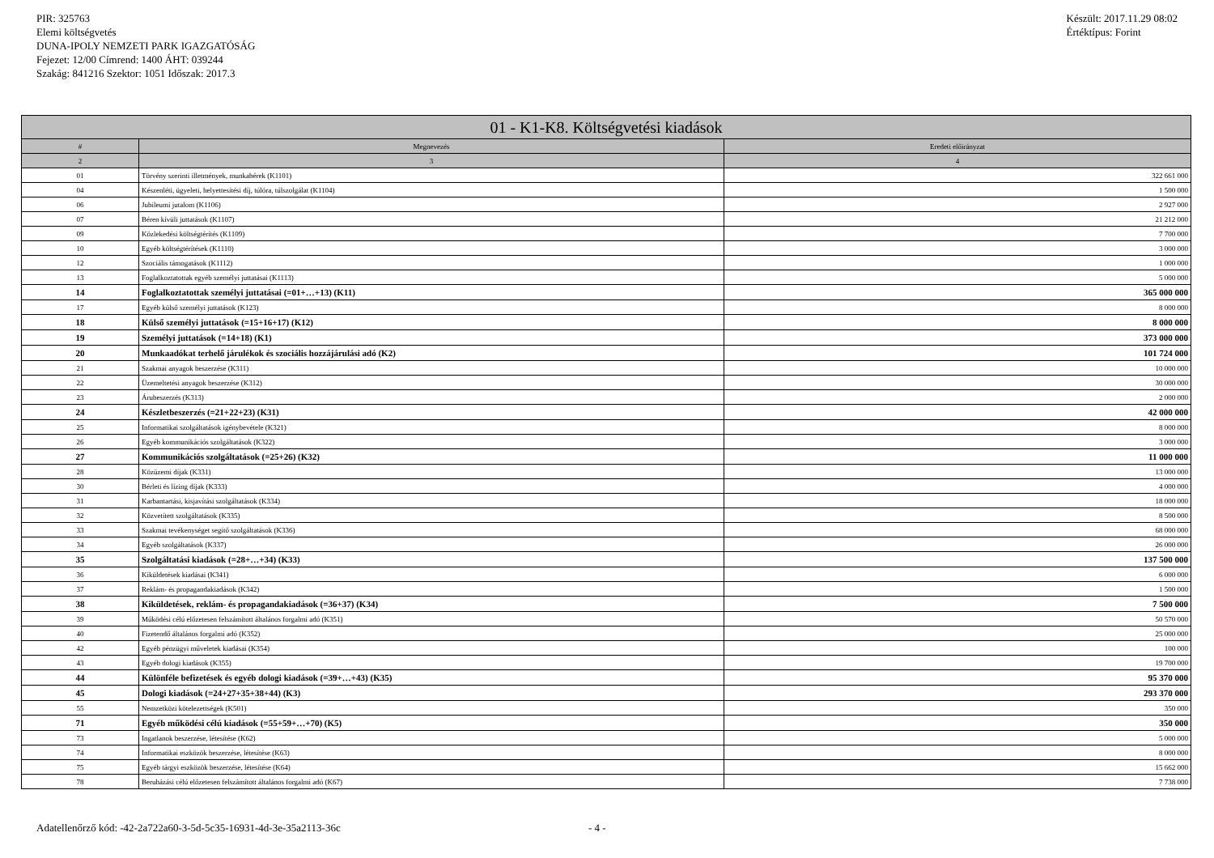PIR: 325763
Elemi költségvetés
DUNA-IPOLY NEMZETI PARK IGAZGATÓSÁG
Fejezet: 12/00 Címrend: 1400 ÁHT: 039244
Szakág: 841216 Szektor: 1051 Időszak: 2017.3
Készült: 2017.11.29 08:02
Értéktípus: Forint
| 01 - K1-K8. Költségvetési kiadások | | |
| --- | --- | --- |
| # | Megnevezés | Eredeti előirányzat |
| 2 | 3 | 4 |
| 01 | Törvény szerinti illetmények, munkabérek (K1101) | 322 661 000 |
| 04 | Készenléti, ügyeleti, helyettesítési díj, túlóra, túlszolgálat (K1104) | 1 500 000 |
| 06 | Jubileumi jutalom (K1106) | 2 927 000 |
| 07 | Béren kívüli juttatások (K1107) | 21 212 000 |
| 09 | Közlekedési költségtérítés (K1109) | 7 700 000 |
| 10 | Egyéb költségtérítések (K1110) | 3 000 000 |
| 12 | Szociális támogatások (K1112) | 1 000 000 |
| 13 | Foglalkoztatottak egyéb személyi juttatásai (K1113) | 5 000 000 |
| 14 | Foglalkoztatottak személyi juttatásai (=01+…+13) (K11) | 365 000 000 |
| 17 | Egyéb külső személyi juttatások (K123) | 8 000 000 |
| 18 | Külső személyi juttatások (=15+16+17) (K12) | 8 000 000 |
| 19 | Személyi juttatások (=14+18) (K1) | 373 000 000 |
| 20 | Munkaadókat terhelő járulékok és szociális hozzájárulási adó (K2) | 101 724 000 |
| 21 | Szakmai anyagok beszerzése (K311) | 10 000 000 |
| 22 | Üzemeltetési anyagok beszerzése (K312) | 30 000 000 |
| 23 | Árubeszerzés (K313) | 2 000 000 |
| 24 | Készletbeszerzés (=21+22+23) (K31) | 42 000 000 |
| 25 | Informatikai szolgáltatások igénybevétele (K321) | 8 000 000 |
| 26 | Egyéb kommunikációs szolgáltatások (K322) | 3 000 000 |
| 27 | Kommunikációs szolgáltatások (=25+26) (K32) | 11 000 000 |
| 28 | Közüzemi díjak (K331) | 13 000 000 |
| 30 | Bérleti és lízing díjak (K333) | 4 000 000 |
| 31 | Karbantartási, kisjavítási szolgáltatások (K334) | 18 000 000 |
| 32 | Közvetített szolgáltatások (K335) | 8 500 000 |
| 33 | Szakmai tevékenységet segítő szolgáltatások (K336) | 68 000 000 |
| 34 | Egyéb szolgáltatások (K337) | 26 000 000 |
| 35 | Szolgáltatási kiadások (=28+…+34) (K33) | 137 500 000 |
| 36 | Kiküldetések kiadásai (K341) | 6 000 000 |
| 37 | Reklám- és propagandakiadások (K342) | 1 500 000 |
| 38 | Kiküldetések, reklám- és propagandakiadások (=36+37) (K34) | 7 500 000 |
| 39 | Működési célú előzetesen felszámított általános forgalmi adó (K351) | 50 570 000 |
| 40 | Fizetendő általános forgalmi adó (K352) | 25 000 000 |
| 42 | Egyéb pénzügyi műveletek kiadásai (K354) | 100 000 |
| 43 | Egyéb dologi kiadások (K355) | 19 700 000 |
| 44 | Különféle befizetések és egyéb dologi kiadások (=39+…+43) (K35) | 95 370 000 |
| 45 | Dologi kiadások (=24+27+35+38+44) (K3) | 293 370 000 |
| 55 | Nemzetközi kötelezettségek (K501) | 350 000 |
| 71 | Egyéb működési célú kiadások (=55+59+…+70) (K5) | 350 000 |
| 73 | Ingatlanok beszerzése, létesítése (K62) | 5 000 000 |
| 74 | Informatikai eszközök beszerzése, létesítése (K63) | 8 000 000 |
| 75 | Egyéb tárgyi eszközök beszerzése, létesítése (K64) | 15 662 000 |
| 78 | Beruházási célú előzetesen felszámított általános forgalmi adó (K67) | 7 738 000 |
Adatellenőrző kód: -42-2a722a60-3-5d-5c35-16931-4d-3e-35a2113-36c - 4 -